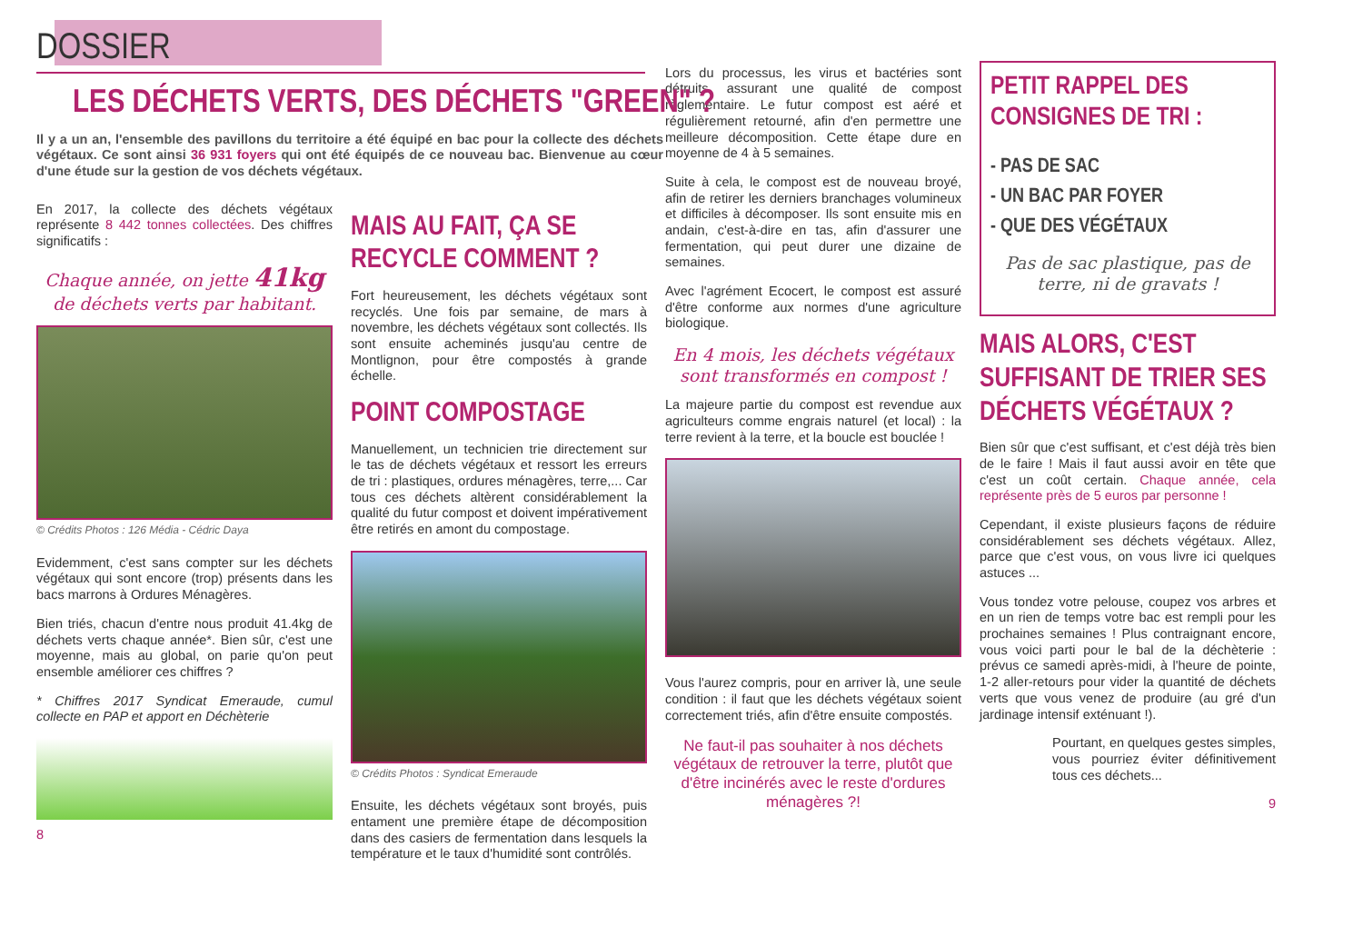DOSSIER
LES DÉCHETS VERTS, DES DÉCHETS "GREEN" ?
Il y a un an, l'ensemble des pavillons du territoire a été équipé en bac pour la collecte des déchets végétaux. Ce sont ainsi 36 931 foyers qui ont été équipés de ce nouveau bac. Bienvenue au cœur d'une étude sur la gestion de vos déchets végétaux.
En 2017, la collecte des déchets végétaux représente 8 442 tonnes collectées. Des chiffres significatifs :
Chaque année, on jette 41kg de déchets verts par habitant.
© Crédits Photos : 126 Média - Cédric Daya
Evidemment, c'est sans compter sur les déchets végétaux qui sont encore (trop) présents dans les bacs marrons à Ordures Ménagères.
Bien triés, chacun d'entre nous produit 41.4kg de déchets verts chaque année*. Bien sûr, c'est une moyenne, mais au global, on parie qu'on peut ensemble améliorer ces chiffres ?
* Chiffres 2017 Syndicat Emeraude, cumul collecte en PAP et apport en Déchèterie
8
MAIS AU FAIT, ÇA SE RECYCLE COMMENT ?
Fort heureusement, les déchets végétaux sont recyclés. Une fois par semaine, de mars à novembre, les déchets végétaux sont collectés. Ils sont ensuite acheminés jusqu'au centre de Montlignon, pour être compostés à grande échelle.
POINT COMPOSTAGE
Manuellement, un technicien trie directement sur le tas de déchets végétaux et ressort les erreurs de tri : plastiques, ordures ménagères, terre,... Car tous ces déchets altèrent considérablement la qualité du futur compost et doivent impérativement être retirés en amont du compostage.
© Crédits Photos : Syndicat Emeraude
Ensuite, les déchets végétaux sont broyés, puis entament une première étape de décomposition dans des casiers de fermentation dans lesquels la température et le taux d'humidité sont contrôlés.
Lors du processus, les virus et bactéries sont détruits, assurant une qualité de compost règlementaire. Le futur compost est aéré et régulièrement retourné, afin d'en permettre une meilleure décomposition. Cette étape dure en moyenne de 4 à 5 semaines.
Suite à cela, le compost est de nouveau broyé, afin de retirer les derniers branchages volumineux et difficiles à décomposer. Ils sont ensuite mis en andain, c'est-à-dire en tas, afin d'assurer une fermentation, qui peut durer une dizaine de semaines.
Avec l'agrément Ecocert, le compost est assuré d'être conforme aux normes d'une agriculture biologique.
En 4 mois, les déchets végétaux sont transformés en compost !
La majeure partie du compost est revendue aux agriculteurs comme engrais naturel (et local) : la terre revient à la terre, et la boucle est bouclée !
Vous l'aurez compris, pour en arriver là, une seule condition : il faut que les déchets végétaux soient correctement triés, afin d'être ensuite compostés.
Ne faut-il pas souhaiter à nos déchets végétaux de retrouver la terre, plutôt que d'être incinérés avec le reste d'ordures ménagères ?!
PETIT RAPPEL DES CONSIGNES DE TRI :
- PAS DE SAC
- UN BAC PAR FOYER
- QUE DES VÉGÉTAUX
Pas de sac plastique, pas de terre, ni de gravats !
MAIS ALORS, C'EST SUFFISANT DE TRIER SES DÉCHETS VÉGÉTAUX ?
Bien sûr que c'est suffisant, et c'est déjà très bien de le faire ! Mais il faut aussi avoir en tête que c'est un coût certain. Chaque année, cela représente près de 5 euros par personne !
Cependant, il existe plusieurs façons de réduire considérablement ses déchets végétaux. Allez, parce que c'est vous, on vous livre ici quelques astuces ...
Vous tondez votre pelouse, coupez vos arbres et en un rien de temps votre bac est rempli pour les prochaines semaines ! Plus contraignant encore, vous voici parti pour le bal de la déchèterie : prévus ce samedi après-midi, à l'heure de pointe, 1-2 aller-retours pour vider la quantité de déchets verts que vous venez de produire (au gré d'un jardinage intensif exténuant !).
Pourtant, en quelques gestes simples, vous pourriez éviter définitivement tous ces déchets...
9